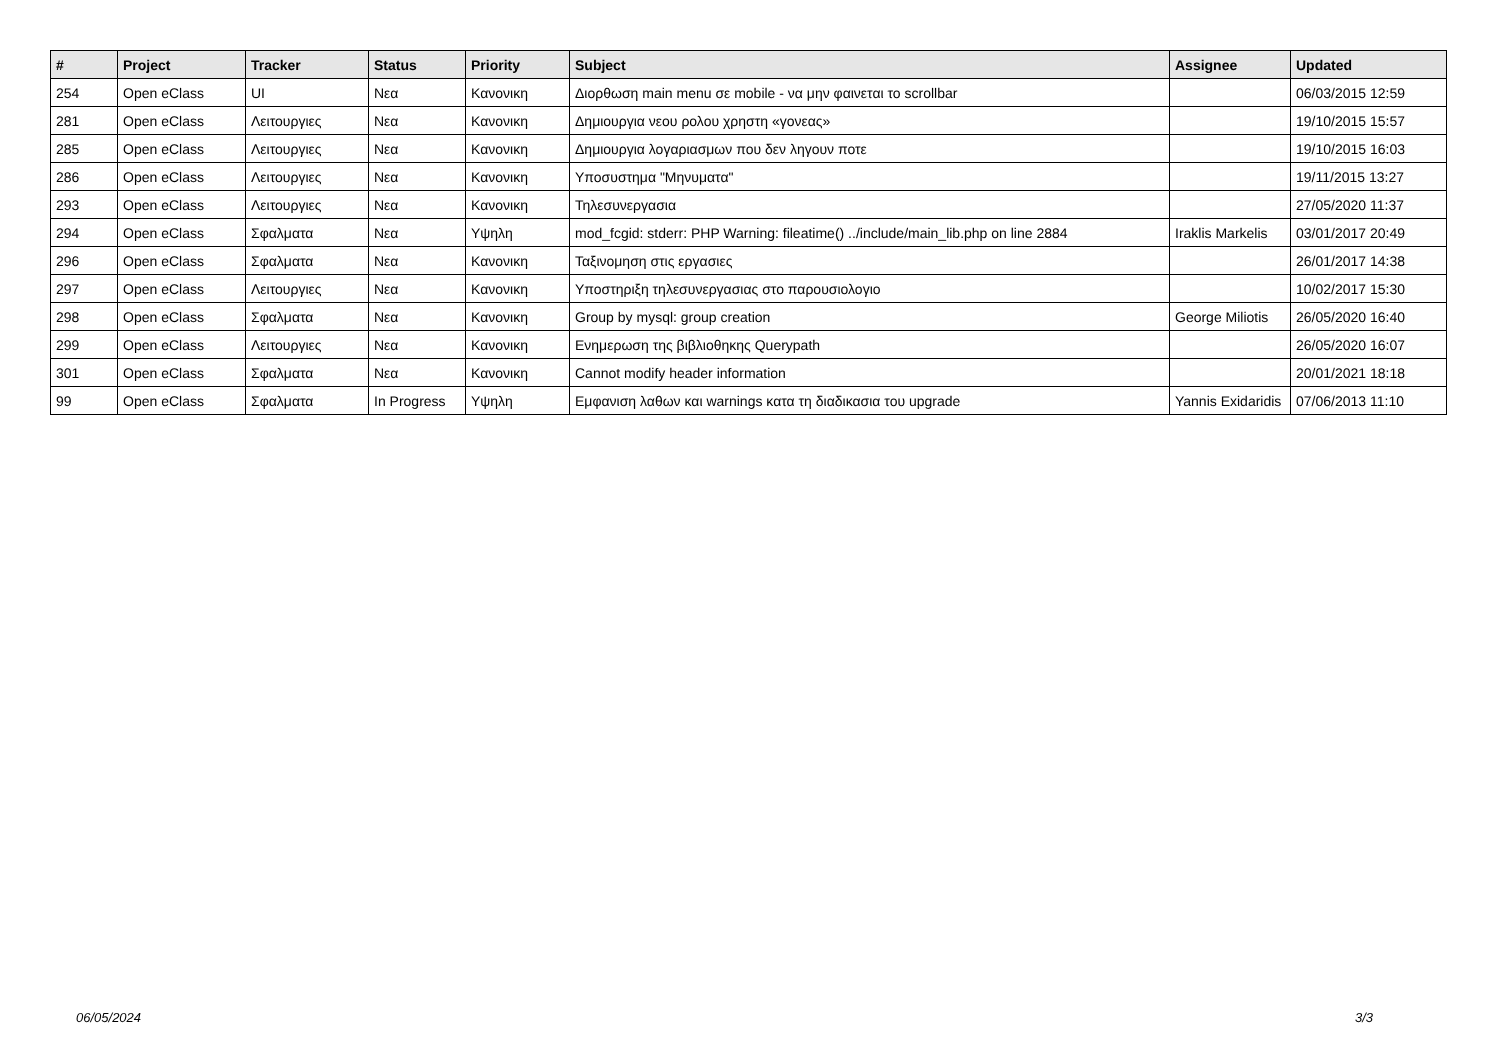| # | Project | Tracker | Status | Priority | Subject | Assignee | Updated |
| --- | --- | --- | --- | --- | --- | --- | --- |
| 254 | Open eClass | UI | Νεα | Κανονικη | Διορθωση main menu σε mobile - να μην φαινεται το scrollbar | | 06/03/2015 12:59 |
| 281 | Open eClass | Λειτουργιες | Νεα | Κανονικη | Δημιουργια νεου ρολου χρηστη «γονεας» | | 19/10/2015 15:57 |
| 285 | Open eClass | Λειτουργιες | Νεα | Κανονικη | Δημιουργια λογαριασμων που δεν ληγουν ποτε | | 19/10/2015 16:03 |
| 286 | Open eClass | Λειτουργιες | Νεα | Κανονικη | Υποσυστημα "Μηνυματα" | | 19/11/2015 13:27 |
| 293 | Open eClass | Λειτουργιες | Νεα | Κανονικη | Τηλεσυνεργασια | | 27/05/2020 11:37 |
| 294 | Open eClass | Σφαλματα | Νεα | Υψηλη | mod_fcgid: stderr: PHP Warning: fileatime() ../include/main_lib.php on line 2884 | Iraklis Markelis | 03/01/2017 20:49 |
| 296 | Open eClass | Σφαλματα | Νεα | Κανονικη | Ταξινομηση στις εργασιες | | 26/01/2017 14:38 |
| 297 | Open eClass | Λειτουργιες | Νεα | Κανονικη | Υποστηριξη τηλεσυνεργασιας στο παρουσιολογιο | | 10/02/2017 15:30 |
| 298 | Open eClass | Σφαλματα | Νεα | Κανονικη | Group by mysql: group creation | George Miliotis | 26/05/2020 16:40 |
| 299 | Open eClass | Λειτουργιες | Νεα | Κανονικη | Ενημερωση της βιβλιοθηκης Querypath | | 26/05/2020 16:07 |
| 301 | Open eClass | Σφαλματα | Νεα | Κανονικη | Cannot modify header information | | 20/01/2021 18:18 |
| 99 | Open eClass | Σφαλματα | In Progress | Υψηλη | Εμφανιση λαθων και warnings κατα τη διαδικασια του upgrade | Yannis Exidaridis | 07/06/2013 11:10 |
06/05/2024 3/3